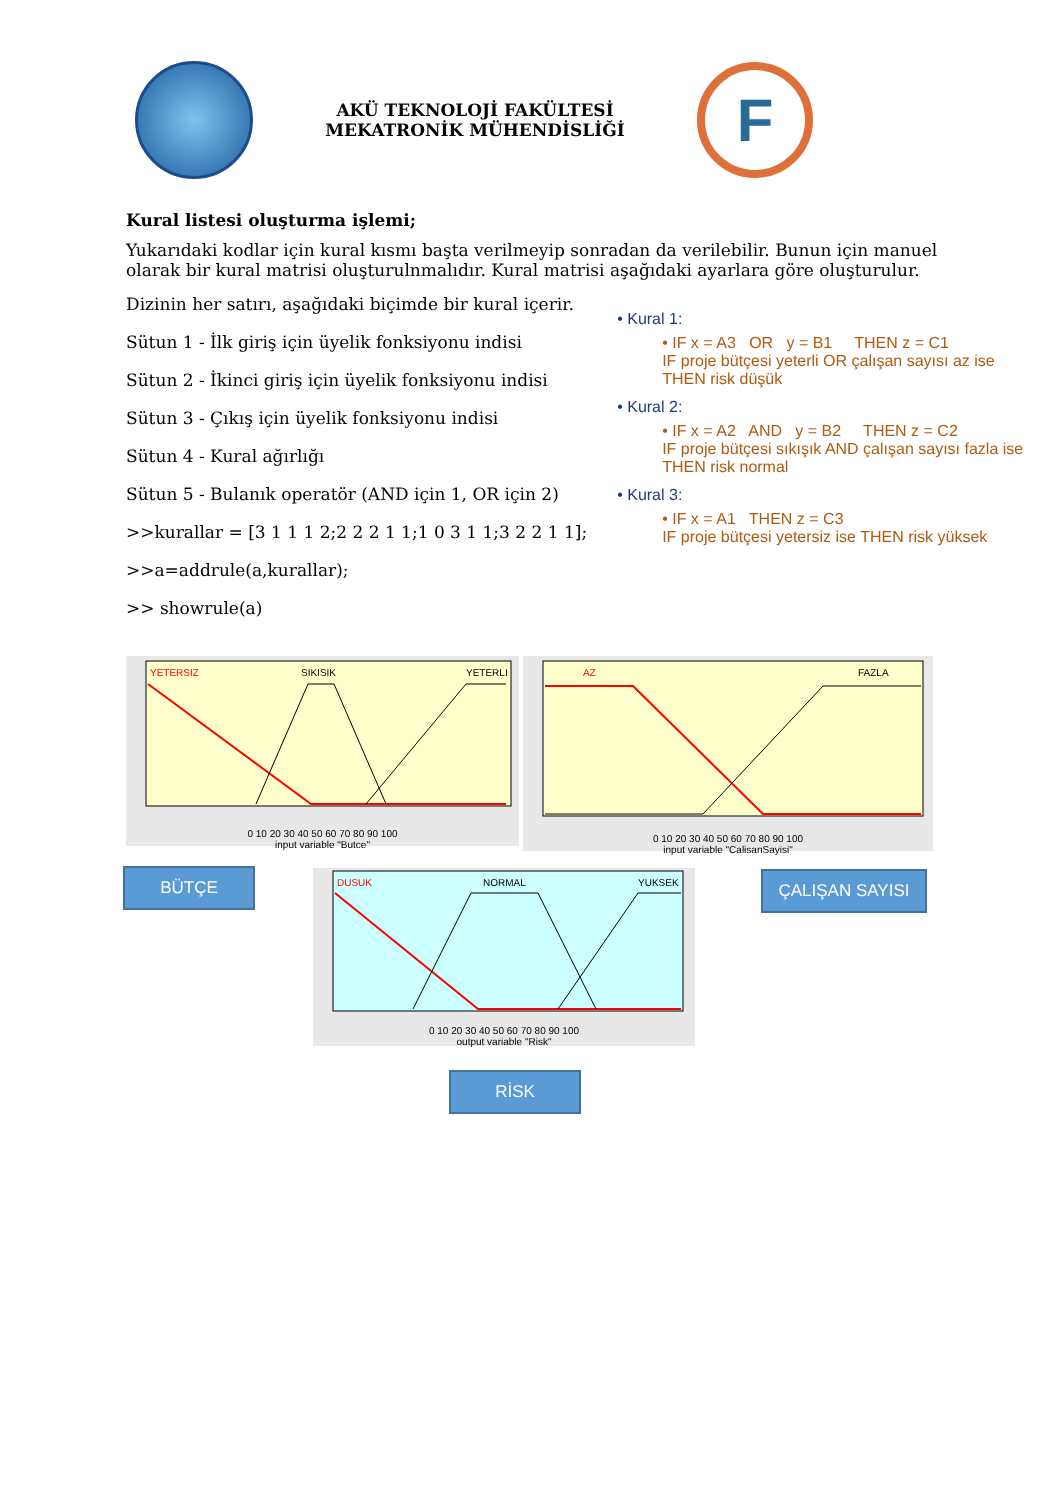AKÜ TEKNOLOJİ FAKÜLTESİ MEKATRONİK MÜHENDİSLİĞİ
F
Kural listesi oluşturma işlemi;
Yukarıdaki kodlar için kural kısmı başta verilmeyip sonradan da verilebilir. Bunun için manuel olarak bir kural matrisi oluşturulnmalıdır. Kural matrisi aşağıdaki ayarlara göre oluşturulur.
Dizinin her satırı, aşağıdaki biçimde bir kural içerir.
Sütun 1 - İlk giriş için üyelik fonksiyonu indisi
Sütun 2 - İkinci giriş için üyelik fonksiyonu indisi
Sütun 3 - Çıkış için üyelik fonksiyonu indisi
Sütun 4 - Kural ağırlığı
Sütun 5 - Bulanık operatör (AND için 1, OR için 2)
>>kurallar = [3 1 1 1 2;2 2 2 1 1;1 0 3 1 1;3 2 2 1 1];
>>a=addrule(a,kurallar);
>> showrule(a)
• Kural 1:
• IF x = A3 OR y = B1 THEN z = C1
IF proje bütçesi yeterli OR çalışan sayısı az ise
THEN risk düşük
• Kural 2:
• IF x = A2 AND y = B2 THEN z = C2
IF proje bütçesi sıkışık AND çalışan sayısı fazla ise
THEN risk normal
• Kural 3:
• IF x = A1 THEN z = C3
IF proje bütçesi yetersiz ise THEN risk yüksek
YETERSIZ
SIKISIK
YETERLI
0 10 20 30 40 50 60 70 80 90 100
input variable "Butce"
AZ
FAZLA
0 10 20 30 40 50 60 70 80 90 100
input variable "CalisanSayisi"
BÜTÇE
DUSUK
NORMAL
YUKSEK
0 10 20 30 40 50 60 70 80 90 100
output variable "Risk"
ÇALIŞAN SAYISI
RİSK